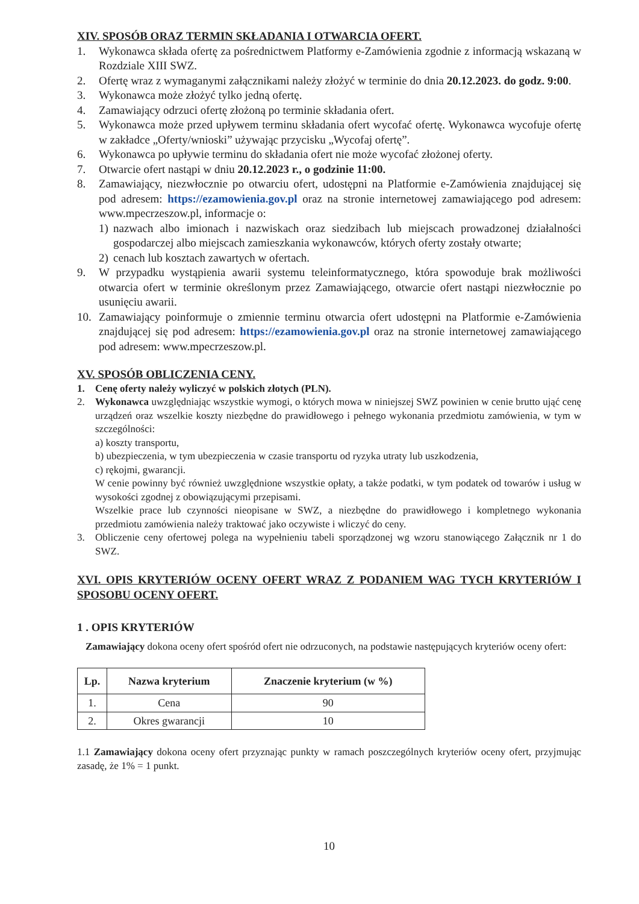XIV. SPOSÓB ORAZ TERMIN SKŁADANIA I OTWARCIA OFERT.
1. Wykonawca składa ofertę za pośrednictwem Platformy e-Zamówienia zgodnie z informacją wskazaną w Rozdziale XIII SWZ.
2. Ofertę wraz z wymaganymi załącznikami należy złożyć w terminie do dnia 20.12.2023. do godz. 9:00.
3. Wykonawca może złożyć tylko jedną ofertę.
4. Zamawiający odrzuci ofertę złożoną po terminie składania ofert.
5. Wykonawca może przed upływem terminu składania ofert wycofać ofertę. Wykonawca wycofuje ofertę w zakładce „Oferty/wnioski” używając przycisku „Wycofaj ofertę”.
6. Wykonawca po upływie terminu do składania ofert nie może wycofać złożonej oferty.
7. Otwarcie ofert nastąpi w dniu 20.12.2023 r., o godzinie 11:00.
8. Zamawiający, niezwłocznie po otwarciu ofert, udostępni na Platformie e-Zamówienia znajdującej się pod adresem: https://ezamowienia.gov.pl oraz na stronie internetowej zamawiającego pod adresem: www.mpecrzeszow.pl, informacje o:
1) nazwach albo imionach i nazwiskach oraz siedzibach lub miejscach prowadzonej działalności gospodarczej albo miejscach zamieszkania wykonawców, których oferty zostały otwarte;
2) cenach lub kosztach zawartych w ofertach.
9. W przypadku wystąpienia awarii systemu teleinformatycznego, która spowoduje brak możliwości otwarcia ofert w terminie określonym przez Zamawiającego, otwarcie ofert nastąpi niezwłocznie po usunięciu awarii.
10. Zamawiający poinformuje o zmiennie terminu otwarcia ofert udostępni na Platformie e-Zamówienia znajdującej się pod adresem: https://ezamowienia.gov.pl oraz na stronie internetowej zamawiającego pod adresem: www.mpecrzeszow.pl.
XV. SPOSÓB OBLICZENIA CENY.
1. Cenę oferty należy wyliczyć w polskich złotych (PLN).
2. Wykonawca uwzględniając wszystkie wymogi, o których mowa w niniejszej SWZ powinien w cenie brutto ująć cenę urządzeń oraz wszelkie koszty niezbędne do prawidłowego i pełnego wykonania przedmiotu zamówienia, w tym w szczególności:
a) koszty transportu,
b) ubezpieczenia, w tym ubezpieczenia w czasie transportu od ryzyka utraty lub uszkodzenia,
c) rękojmi, gwarancji.
W cenie powinny być również uwzględnione wszystkie opłaty, a także podatki, w tym podatek od towarów i usług w wysokości zgodnej z obowiązującymi przepisami.
Wszelkie prace lub czynności nieopisane w SWZ, a niezbędne do prawidłowego i kompletnego wykonania przedmiotu zamówienia należy traktować jako oczywiste i wliczyć do ceny.
3. Obliczenie ceny ofertowej polega na wypełnieniu tabeli sporządzonej wg wzoru stanowiącego Załącznik nr 1 do SWZ.
XVI. OPIS KRYTERIÓW OCENY OFERT WRAZ Z PODANIEM WAG TYCH KRYTERIÓW I SPOSOBU OCENY OFERT.
1 . OPIS KRYTERIÓW
Zamawiający dokona oceny ofert spośród ofert nie odrzuconych, na podstawie następujących kryteriów oceny ofert:
| Lp. | Nazwa kryterium | Znaczenie kryterium (w %) |
| --- | --- | --- |
| 1. | Cena | 90 |
| 2. | Okres gwarancji | 10 |
1.1 Zamawiający dokona oceny ofert przyznając punkty w ramach poszczególnych kryteriów oceny ofert, przyjmując zasadę, że 1% = 1 punkt.
10